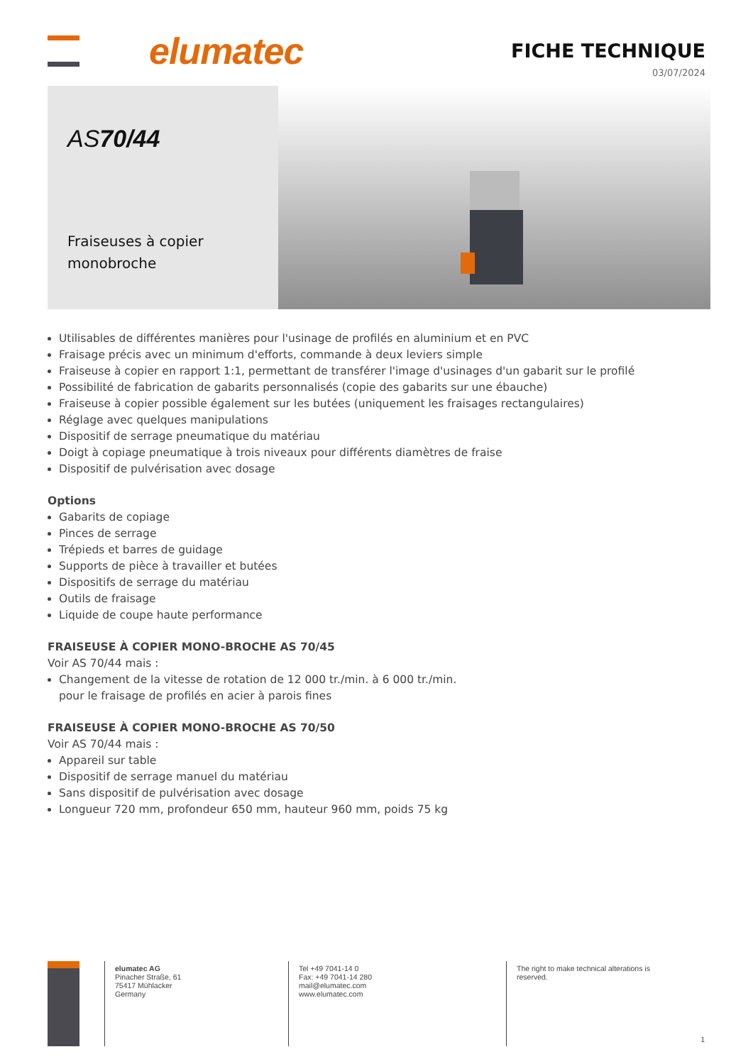elumatec
FICHE TECHNIQUE
03/07/2024
AS70/44
Fraiseuses à copier monobroche
Utilisables de différentes manières pour l'usinage de profilés en aluminium et en PVC
Fraisage précis avec un minimum d'efforts, commande à deux leviers simple
Fraiseuse à copier en rapport 1:1, permettant de transférer l'image d'usinages d'un gabarit sur le profilé
Possibilité de fabrication de gabarits personnalisés (copie des gabarits sur une ébauche)
Fraiseuse à copier possible également sur les butées (uniquement les fraisages rectangulaires)
Réglage avec quelques manipulations
Dispositif de serrage pneumatique du matériau
Doigt à copiage pneumatique à trois niveaux pour différents diamètres de fraise
Dispositif de pulvérisation avec dosage
Options
Gabarits de copiage
Pinces de serrage
Trépieds et barres de guidage
Supports de pièce à travailler et butées
Dispositifs de serrage du matériau
Outils de fraisage
Liquide de coupe haute performance
FRAISEUSE À COPIER MONO-BROCHE AS 70/45
Voir AS 70/44 mais :
Changement de la vitesse de rotation de 12 000 tr./min. à 6 000 tr./min.
pour le fraisage de profilés en acier à parois fines
FRAISEUSE À COPIER MONO-BROCHE AS 70/50
Voir AS 70/44 mais :
Appareil sur table
Dispositif de serrage manuel du matériau
Sans dispositif de pulvérisation avec dosage
Longueur 720 mm, profondeur 650 mm, hauteur 960 mm, poids 75 kg
elumatec AG
Pinacher Straße, 61
75417 Mühlacker
Germany
Tel +49 7041-14 0
Fax: +49 7041-14 280
mail@elumatec.com
www.elumatec.com
The right to make technical alterations is
reserved.
1